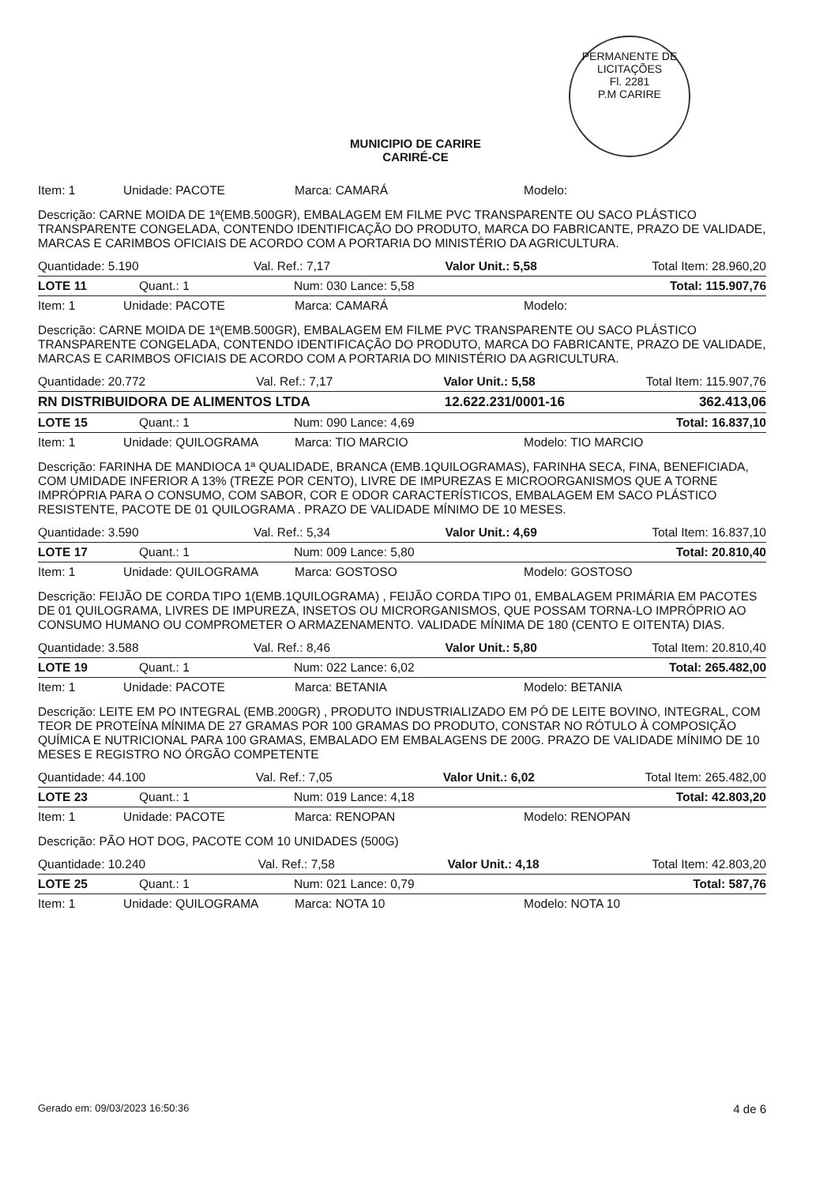PERMANENTE DE LICITAÇÕES
Fl. 2281
P.M CARIRE
MUNICIPIO DE CARIRE
CARIRÉ-CE
Item: 1 Unidade: PACOTE Marca: CAMARÁ Modelo:
Descrição: CARNE MOIDA DE 1ª(EMB.500GR), EMBALAGEM EM FILME PVC TRANSPARENTE OU SACO PLÁSTICO TRANSPARENTE CONGELADA, CONTENDO IDENTIFICAÇÃO DO PRODUTO, MARCA DO FABRICANTE, PRAZO DE VALIDADE, MARCAS E CARIMBOS OFICIAIS DE ACORDO COM A PORTARIA DO MINISTÉRIO DA AGRICULTURA.
Quantidade: 5.190 Val. Ref.: 7,17 Valor Unit.: 5,58 Total Item: 28.960,20
LOTE 11 Quant.: 1 Num: 030 Lance: 5,58 Total: 115.907,76
Item: 1 Unidade: PACOTE Marca: CAMARÁ Modelo:
Descrição: CARNE MOIDA DE 1ª(EMB.500GR), EMBALAGEM EM FILME PVC TRANSPARENTE OU SACO PLÁSTICO TRANSPARENTE CONGELADA, CONTENDO IDENTIFICAÇÃO DO PRODUTO, MARCA DO FABRICANTE, PRAZO DE VALIDADE, MARCAS E CARIMBOS OFICIAIS DE ACORDO COM A PORTARIA DO MINISTÉRIO DA AGRICULTURA.
Quantidade: 20.772 Val. Ref.: 7,17 Valor Unit.: 5,58 Total Item: 115.907,76
RN DISTRIBUIDORA DE ALIMENTOS LTDA 12.622.231/0001-16 362.413,06
LOTE 15 Quant.: 1 Num: 090 Lance: 4,69 Total: 16.837,10
Item: 1 Unidade: QUILOGRAMA Marca: TIO MARCIO Modelo: TIO MARCIO
Descrição: FARINHA DE MANDIOCA 1ª QUALIDADE, BRANCA (EMB.1QUILOGRAMAS), FARINHA SECA, FINA, BENEFICIADA, COM UMIDADE INFERIOR A 13% (TREZE POR CENTO), LIVRE DE IMPUREZAS E MICROORGANISMOS QUE A TORNE IMPRÓPRIA PARA O CONSUMO, COM SABOR, COR E ODOR CARACTERÍSTICOS, EMBALAGEM EM SACO PLÁSTICO RESISTENTE, PACOTE DE 01 QUILOGRAMA . PRAZO DE VALIDADE MÍNIMO DE 10 MESES.
Quantidade: 3.590 Val. Ref.: 5,34 Valor Unit.: 4,69 Total Item: 16.837,10
LOTE 17 Quant.: 1 Num: 009 Lance: 5,80 Total: 20.810,40
Item: 1 Unidade: QUILOGRAMA Marca: GOSTOSO Modelo: GOSTOSO
Descrição: FEIJÃO DE CORDA TIPO 1(EMB.1QUILOGRAMA) , FEIJÃO CORDA TIPO 01, EMBALAGEM PRIMÁRIA EM PACOTES DE 01 QUILOGRAMA, LIVRES DE IMPUREZA, INSETOS OU MICRORGANISMOS, QUE POSSAM TORNA-LO IMPRÓPRIO AO CONSUMO HUMANO OU COMPROMETER O ARMAZENAMENTO. VALIDADE MÍNIMA DE 180 (CENTO E OITENTA) DIAS.
Quantidade: 3.588 Val. Ref.: 8,46 Valor Unit.: 5,80 Total Item: 20.810,40
LOTE 19 Quant.: 1 Num: 022 Lance: 6,02 Total: 265.482,00
Item: 1 Unidade: PACOTE Marca: BETANIA Modelo: BETANIA
Descrição: LEITE EM PO INTEGRAL (EMB.200GR) , PRODUTO INDUSTRIALIZADO EM PÓ DE LEITE BOVINO, INTEGRAL, COM TEOR DE PROTEÍNA MÍNIMA DE 27 GRAMAS POR 100 GRAMAS DO PRODUTO, CONSTAR NO RÓTULO À COMPOSIÇÃO QUÍMICA E NUTRICIONAL PARA 100 GRAMAS, EMBALADO EM EMBALAGENS DE 200G. PRAZO DE VALIDADE MÍNIMO DE 10 MESES E REGISTRO NO ÓRGÃO COMPETENTE
Quantidade: 44.100 Val. Ref.: 7,05 Valor Unit.: 6,02 Total Item: 265.482,00
LOTE 23 Quant.: 1 Num: 019 Lance: 4,18 Total: 42.803,20
Item: 1 Unidade: PACOTE Marca: RENOPAN Modelo: RENOPAN
Descrição: PÃO HOT DOG, PACOTE COM 10 UNIDADES (500G)
Quantidade: 10.240 Val. Ref.: 7,58 Valor Unit.: 4,18 Total Item: 42.803,20
LOTE 25 Quant.: 1 Num: 021 Lance: 0,79 Total: 587,76
Item: 1 Unidade: QUILOGRAMA Marca: NOTA 10 Modelo: NOTA 10
Gerado em: 09/03/2023 16:50:36 4 de 6